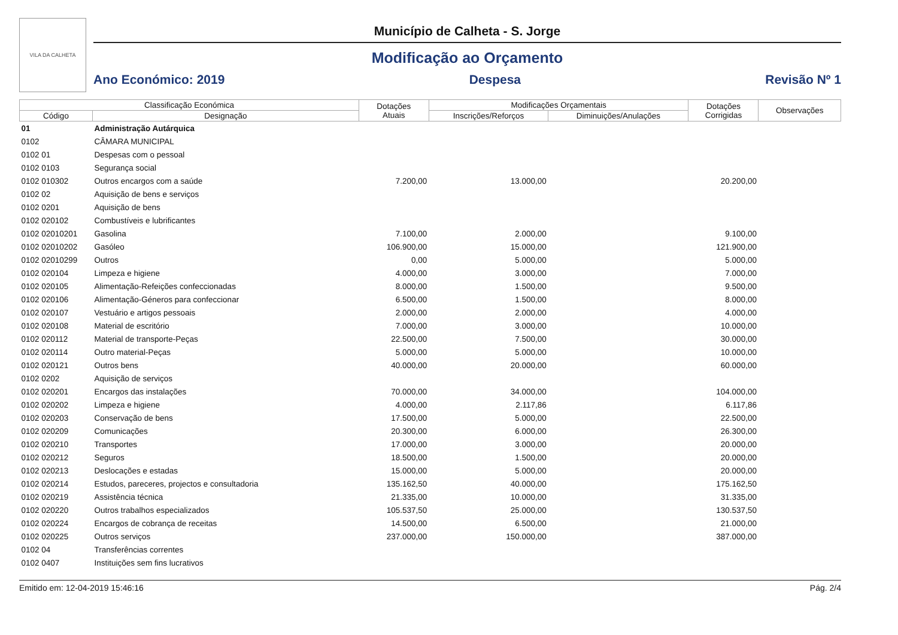VILA DA CALHETA
Município de Calheta - S. Jorge
Modificação ao Orçamento
Ano Económico: 2019 Despesa Revisão Nº 1
| Classificação Económica | | Dotações Atuais | Modificações Orçamentais | | Dotações Corrigidas | Observações |
| --- | --- | --- | --- | --- | --- | --- |
| Código | Designação | | Inscrições/Reforços | Diminuições/Anulações | | |
| 01 | Administração Autárquica | | | | | |
| 0102 | CÂMARA MUNICIPAL | | | | | |
| 0102 01 | Despesas com o pessoal | | | | | |
| 0102 0103 | Segurança social | | | | | |
| 0102 010302 | Outros encargos com a saúde | 7.200,00 | 13.000,00 | | 20.200,00 | |
| 0102 02 | Aquisição de bens e serviços | | | | | |
| 0102 0201 | Aquisição de bens | | | | | |
| 0102 020102 | Combustíveis e lubrificantes | | | | | |
| 0102 02010201 | Gasolina | 7.100,00 | 2.000,00 | | 9.100,00 | |
| 0102 02010202 | Gasóleo | 106.900,00 | 15.000,00 | | 121.900,00 | |
| 0102 02010299 | Outros | 0,00 | 5.000,00 | | 5.000,00 | |
| 0102 020104 | Limpeza e higiene | 4.000,00 | 3.000,00 | | 7.000,00 | |
| 0102 020105 | Alimentação-Refeições confeccionadas | 8.000,00 | 1.500,00 | | 9.500,00 | |
| 0102 020106 | Alimentação-Géneros para confeccionar | 6.500,00 | 1.500,00 | | 8.000,00 | |
| 0102 020107 | Vestuário e artigos pessoais | 2.000,00 | 2.000,00 | | 4.000,00 | |
| 0102 020108 | Material de escritório | 7.000,00 | 3.000,00 | | 10.000,00 | |
| 0102 020112 | Material de transporte-Peças | 22.500,00 | 7.500,00 | | 30.000,00 | |
| 0102 020114 | Outro material-Peças | 5.000,00 | 5.000,00 | | 10.000,00 | |
| 0102 020121 | Outros bens | 40.000,00 | 20.000,00 | | 60.000,00 | |
| 0102 0202 | Aquisição de serviços | | | | | |
| 0102 020201 | Encargos das instalações | 70.000,00 | 34.000,00 | | 104.000,00 | |
| 0102 020202 | Limpeza e higiene | 4.000,00 | 2.117,86 | | 6.117,86 | |
| 0102 020203 | Conservação de bens | 17.500,00 | 5.000,00 | | 22.500,00 | |
| 0102 020209 | Comunicações | 20.300,00 | 6.000,00 | | 26.300,00 | |
| 0102 020210 | Transportes | 17.000,00 | 3.000,00 | | 20.000,00 | |
| 0102 020212 | Seguros | 18.500,00 | 1.500,00 | | 20.000,00 | |
| 0102 020213 | Deslocações e estadas | 15.000,00 | 5.000,00 | | 20.000,00 | |
| 0102 020214 | Estudos, pareceres, projectos e consultadoria | 135.162,50 | 40.000,00 | | 175.162,50 | |
| 0102 020219 | Assistência técnica | 21.335,00 | 10.000,00 | | 31.335,00 | |
| 0102 020220 | Outros trabalhos especializados | 105.537,50 | 25.000,00 | | 130.537,50 | |
| 0102 020224 | Encargos de cobrança de receitas | 14.500,00 | 6.500,00 | | 21.000,00 | |
| 0102 020225 | Outros serviços | 237.000,00 | 150.000,00 | | 387.000,00 | |
| 0102 04 | Transferências correntes | | | | | |
| 0102 0407 | Instituições sem fins lucrativos | | | | | |
Emitido em: 12-04-2019 15:46:16 Pág. 2/4